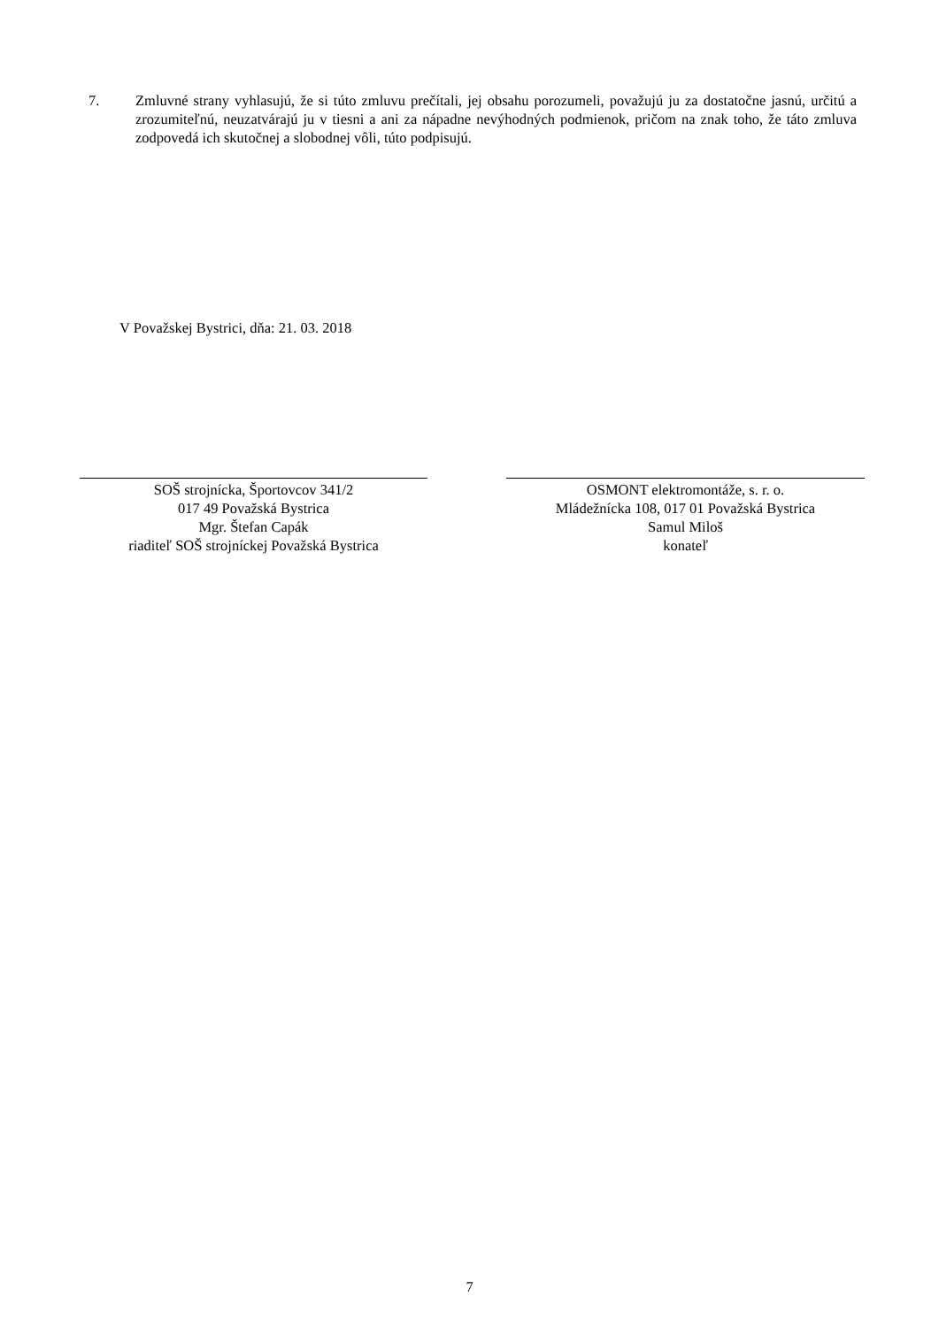7. Zmluvné strany vyhlasujú, že si túto zmluvu prečítali, jej obsahu porozumeli, považujú ju za dostatočne jasnú, určitú a zrozumiteľnú, neuzatvárajú ju v tiesni a ani za nápadne nevýhodných podmienok, pričom na znak toho, že táto zmluva zodpovedá ich skutočnej a slobodnej vôli, túto podpisujú.
V Považskej Bystrici, dňa: 21. 03. 2018
SOŠ strojnícka, Športovcov 341/2
017 49 Považská Bystrica
Mgr. Štefan Capák
riaditeľ SOŠ strojníckej Považská Bystrica
OSMONT elektromontáže, s. r. o.
Mládežnícka 108, 017 01 Považská Bystrica
Samul Miloš
konateľ
7